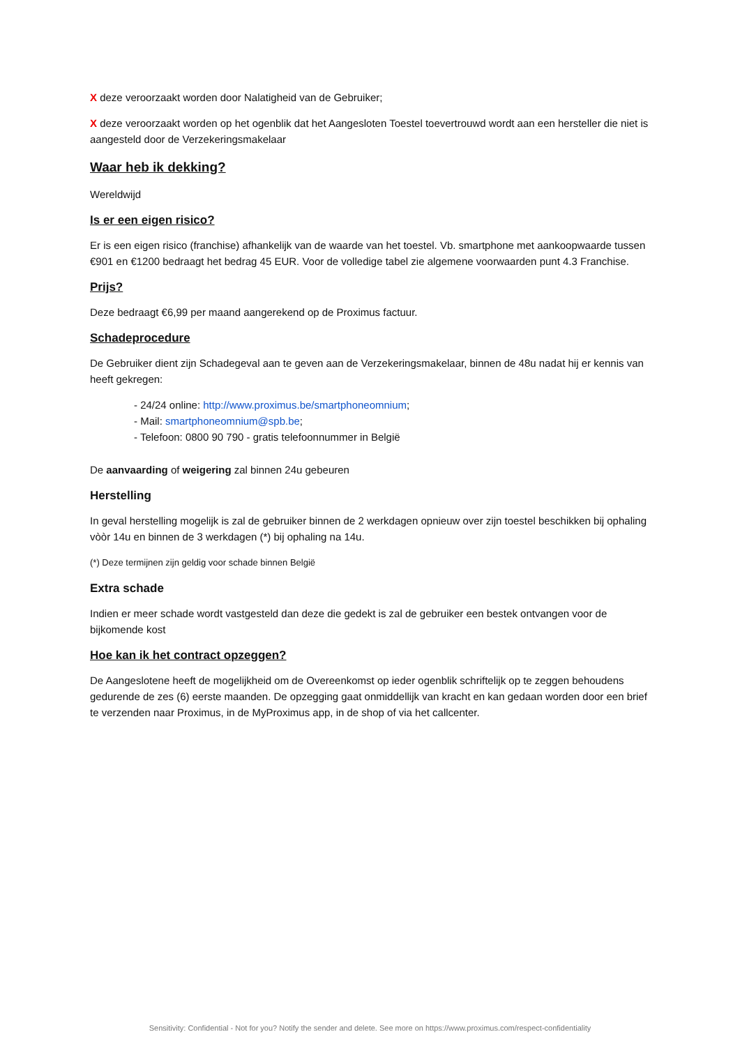X deze veroorzaakt worden door Nalatigheid van de Gebruiker;
X deze veroorzaakt worden op het ogenblik dat het Aangesloten Toestel toevertrouwd wordt aan een hersteller die niet is aangesteld door de Verzekeringsmakelaar
Waar heb ik dekking?
Wereldwijd
Is er een eigen risico?
Er is een eigen risico (franchise) afhankelijk van de waarde van het toestel. Vb. smartphone met aankoopwaarde tussen €901 en €1200 bedraagt het bedrag 45 EUR. Voor de volledige tabel zie algemene voorwaarden punt 4.3 Franchise.
Prijs?
Deze bedraagt €6,99 per maand aangerekend op de Proximus factuur.
Schadeprocedure
De Gebruiker dient zijn Schadegeval aan te geven aan de Verzekeringsmakelaar, binnen de 48u nadat hij er kennis van heeft gekregen:
- 24/24 online: http://www.proximus.be/smartphoneomnium;
- Mail: smartphoneomnium@spb.be;
- Telefoon: 0800 90 790 - gratis telefoonnummer in België
De aanvaarding of weigering zal binnen 24u gebeuren
Herstelling
In geval herstelling mogelijk is zal de gebruiker binnen de 2 werkdagen opnieuw over zijn toestel beschikken bij ophaling vòòr 14u en binnen de 3 werkdagen (*) bij ophaling na 14u.
(*) Deze termijnen zijn geldig voor schade binnen België
Extra schade
Indien er meer schade wordt vastgesteld dan deze die gedekt is zal de gebruiker een bestek ontvangen voor de bijkomende kost
Hoe kan ik het contract opzeggen?
De Aangeslotene heeft de mogelijkheid om de Overeenkomst op ieder ogenblik schriftelijk op te zeggen behoudens gedurende de zes (6) eerste maanden. De opzegging gaat onmiddellijk van kracht en kan gedaan worden door een brief te verzenden naar Proximus, in de MyProximus app, in de shop of via het callcenter.
Sensitivity: Confidential - Not for you? Notify the sender and delete. See more on https://www.proximus.com/respect-confidentiality